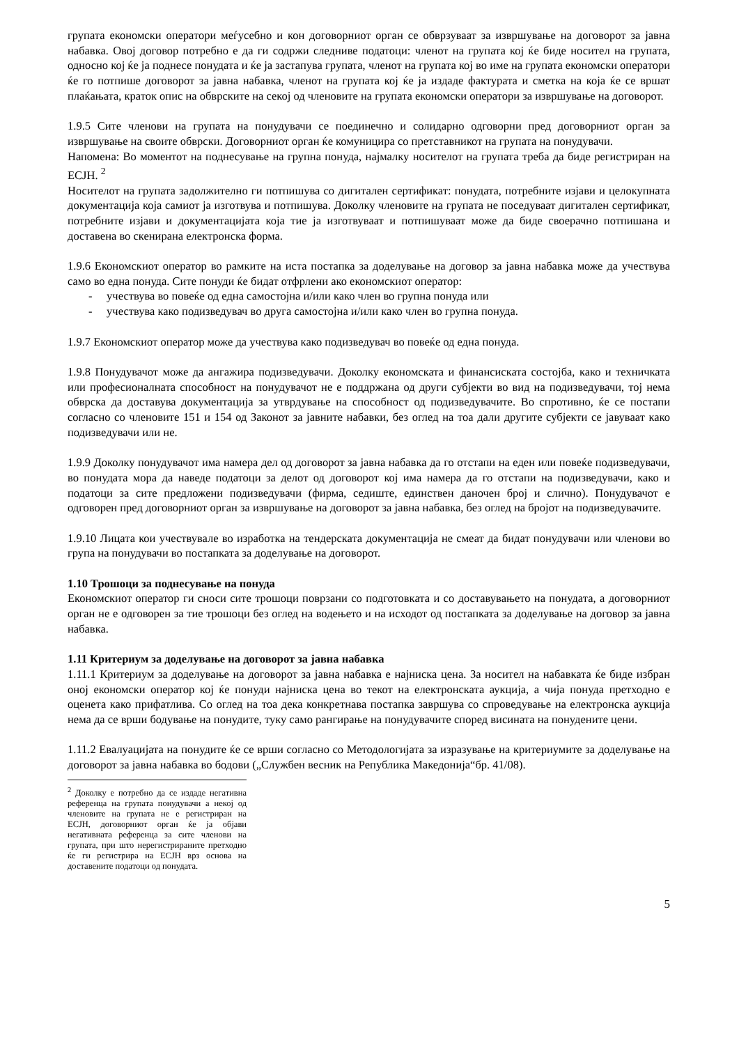групата економски оператори меѓусебно и кон договорниот орган се обврзуваат за извршување на договорот за јавна набавка. Овој договор потребно е да ги содржи следниве податоци: членот на групата кој ќе биде носител на групата, односно кој ќе ја поднесе понудата и ќе ја застапува групата, членот на групата кој во име на групата економски оператори ќе го потпише договорот за јавна набавка, членот на групата кој ќе ја издаде фактурата и сметка на која ќе се вршат плаќањата, краток опис на обврските на секој од членовите на групата економски оператори за извршување на договорот.
1.9.5 Сите членови на групата на понудувачи се поединечно и солидарно одговорни пред договорниот орган за извршување на своите обврски. Договорниот орган ќе комуницира со претставникот на групата на понудувачи.
Напомена: Во моментот на поднесување на групна понуда, најмалку носителот на групата треба да биде регистриран на ЕСЈН. <sup>2</sup>
Носителот на групата задолжително ги потпишува со дигитален сертификат: понудата, потребните изјави и целокупната документација која самиот ја изготвува и потпишува. Доколку членовите на групата не поседуваат дигитален сертификат, потребните изјави и документацијата која тие ја изготвуваат и потпишуваат може да биде своерачно потпишана и доставена во скенирана електронска форма.
1.9.6 Економскиот оператор во рамките на иста постапка за доделување на договор за јавна набавка може да учествува само во една понуда. Сите понуди ќе бидат отфрлени ако економскиот оператор:
- учествува во повеќе од една самостојна и/или како член во групна понуда или
- учествува како подизведувач во друга самостојна и/или како член во групна понуда.
1.9.7 Економскиот оператор може да учествува како подизведувач во повеќе од една понуда.
1.9.8 Понудувачот може да ангажира подизведувачи. Доколку економската и финансиската состојба, како и техничката или професионалната способност на понудувачот не е поддржана од други субјекти во вид на подизведувачи, тој нема обврска да доставува документација за утврдување на способност од подизведувачите. Во спротивно, ќе се постапи согласно со членовите 151 и 154 од Законот за јавните набавки, без оглед на тоа дали другите субјекти се јавуваат како подизведувачи или не.
1.9.9 Доколку понудувачот има намера дел од договорот за јавна набавка да го отстапи на еден или повеќе подизведувачи, во понудата мора да наведе податоци за делот од договорот кој има намера да го отстапи на подизведувачи, како и податоци за сите предложени подизведувачи (фирма, седиште, единствен даночен број и слично). Понудувачот е одговорен пред договорниот орган за извршување на договорот за јавна набавка, без оглед на бројот на подизведувачите.
1.9.10 Лицата кои учествувале во изработка на тендерската документација не смеат да бидат понудувачи или членови во група на понудувачи во постапката за доделување на договорот.
1.10 Трошоци за поднесување на понуда
Економскиот оператор ги сноси сите трошоци поврзани со подготовката и со доставувањето на понудата, а договорниот орган не е одговорен за тие трошоци без оглед на водењето и на исходот од постапката за доделување на договор за јавна набавка.
1.11 Критериум за доделување на договорот за јавна набавка
1.11.1 Критериум за доделување на договорот за јавна набавка е најниска цена. За носител на набавката ќе биде избран оној економски оператор кој ќе понуди најниска цена во текот на електронската аукција, а чија понуда претходно е оценета како прифатлива. Со оглед на тоа дека конкретнава постапка завршува со спроведување на електронска аукција нема да се врши бодување на понудите, туку само рангирање на понудувачите според висината на понудените цени.
1.11.2 Евалуацијата на понудите ќе се врши согласно со Методологијата за изразување на критериумите за доделување на договорот за јавна набавка во бодови („Службен весник на Република Македонија“бр. 41/08).
<sup>2</sup> Доколку е потребно да се издаде негативна референца на групата понудувачи а некој од членовите на групата не е регистриран на ЕСЈН, договорниот орган ќе ја објави негативната референца за сите членови на групата, при што нерегистрираните претходно ќе ги регистрира на ЕСЈН врз основа на доставените податоци од понудата.
5